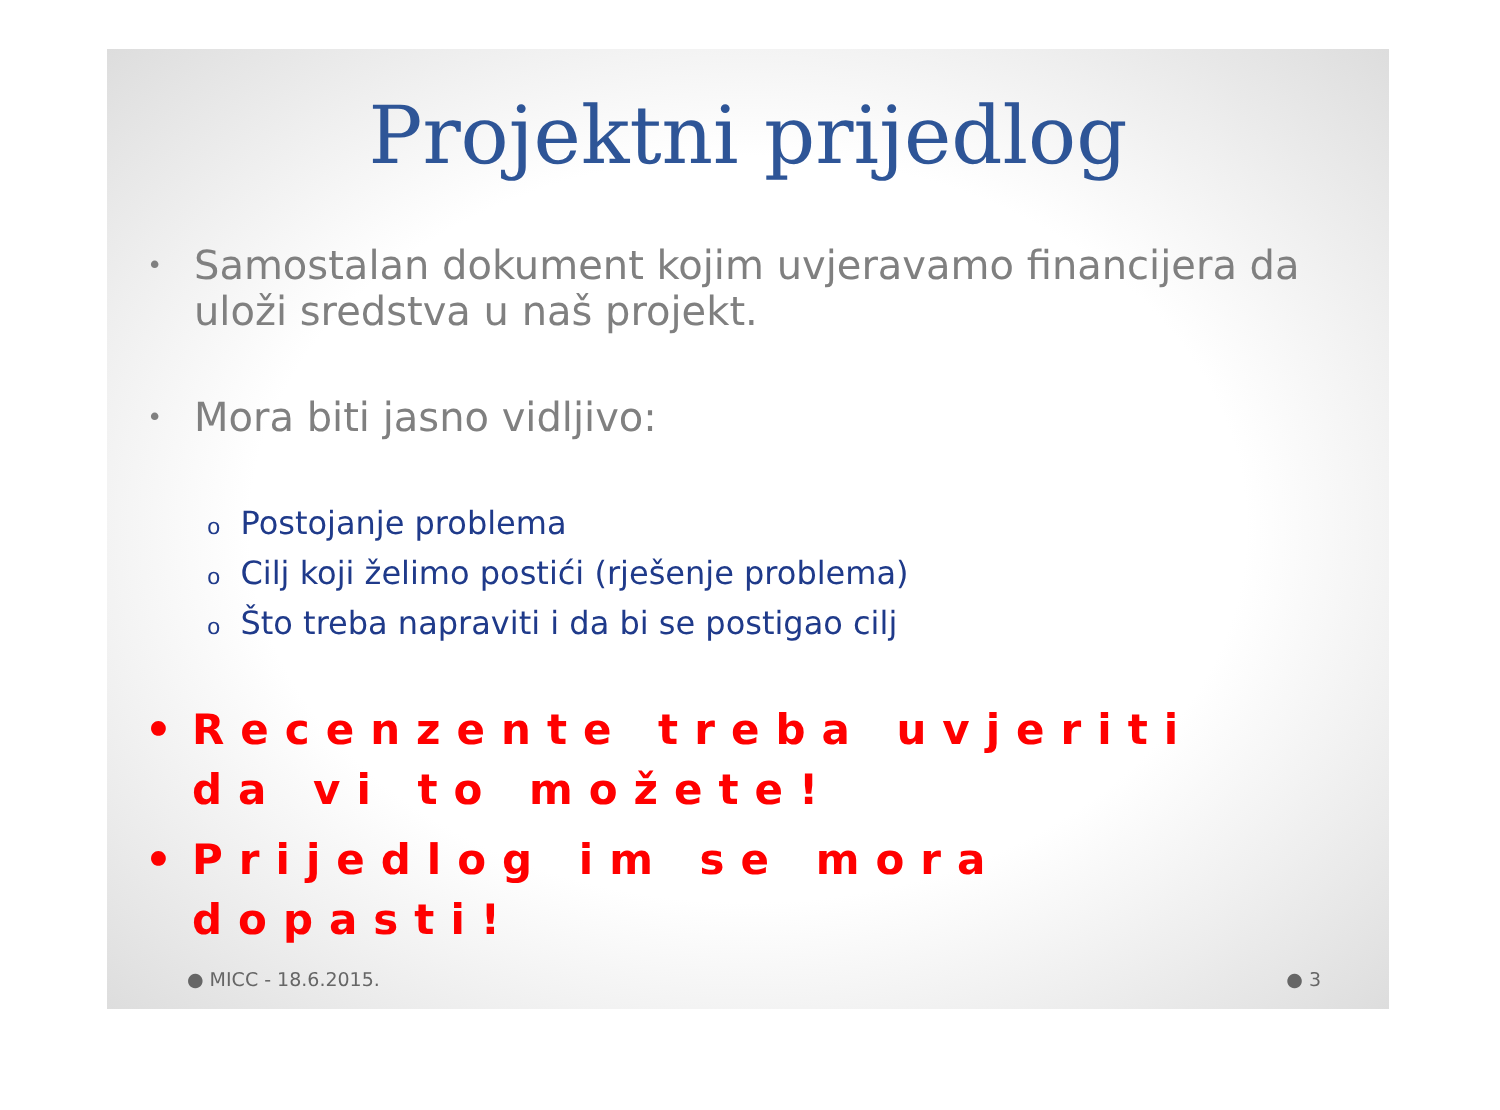Projektni prijedlog
• Samostalan dokument kojim uvjeravamo financijera da uloži sredstva u naš projekt.
• Mora biti jasno vidljivo:
o Postojanje problema
o Cilj koji želimo postići (rješenje problema)
o Što treba napraviti i da bi se postigao cilj
• Recenzente treba uvjeriti da vi to možete!
• Prijedlog im se mora dopasti!
● MICC - 18.6.2015. ● 3